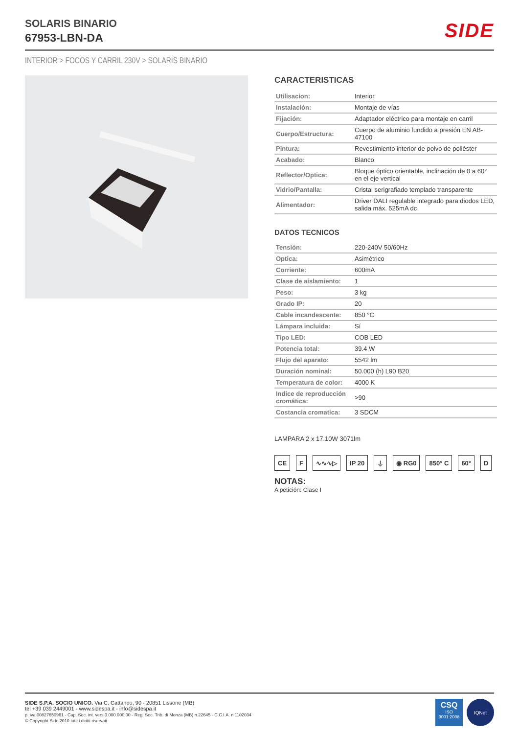SOLARIS BINARIO
67953-LBN-DA
SIDE
INTERIOR > FOCOS Y CARRIL 230V > SOLARIS BINARIO
CARACTERISTICAS
| Utilisacion: | Interior |
| Instalación: | Montaje de vías |
| Fijación: | Adaptador eléctrico para montaje en carril |
| Cuerpo/Estructura: | Cuerpo de aluminio fundido a presión EN AB-47100 |
| Pintura: | Revestimiento interior de polvo de poliéster |
| Acabado: | Blanco |
| Reflector/Optica: | Bloque óptico orientable, inclinación de 0 a 60° en el eje vertical |
| Vidrio/Pantalla: | Cristal serigrafiado templado transparente |
| Alimentador: | Driver DALI regulable integrado para diodos LED, salida máx. 525mA dc |
DATOS TECNICOS
| Tensión: | 220-240V 50/60Hz |
| Optica: | Asimétrico |
| Corriente: | 600mA |
| Clase de aislamiento: | 1 |
| Peso: | 3 kg |
| Grado IP: | 20 |
| Cable incandescente: | 850 °C |
| Lámpara incluida: | Sí |
| Tipo LED: | COB LED |
| Potencia total: | 39.4 W |
| Flujo del aparato: | 5542 lm |
| Duración nominal: | 50.000 (h) L90 B20 |
| Temperatura de color: | 4000 K |
| Indice de reproducción cromática: | >90 |
| Costancia cromatica: | 3 SDCM |
LAMPARA 2 x 17.10W 3071lm
CE F ∿∿∿▷ IP 20 ⏚ ◉ RG0 850° C 60° D
NOTAS:
A petición: Clase I
SIDE S.P.A. SOCIO UNICO. Via C. Cattaneo, 90 - 20851 Lissone (MB)
tel +39 039 2449001 - www.sidespa.it - info@sidespa.it
p. iva 00827650961 - Cap. Soc. int. vers 3.000.000,00 - Reg. Soc. Trib. di Monza (MB) n.22645 - C.C.I.A. n 1102034
© Copyright Side 2010 tutti i diritti riservati
CSQ
ISO
9001:2008
IQNet